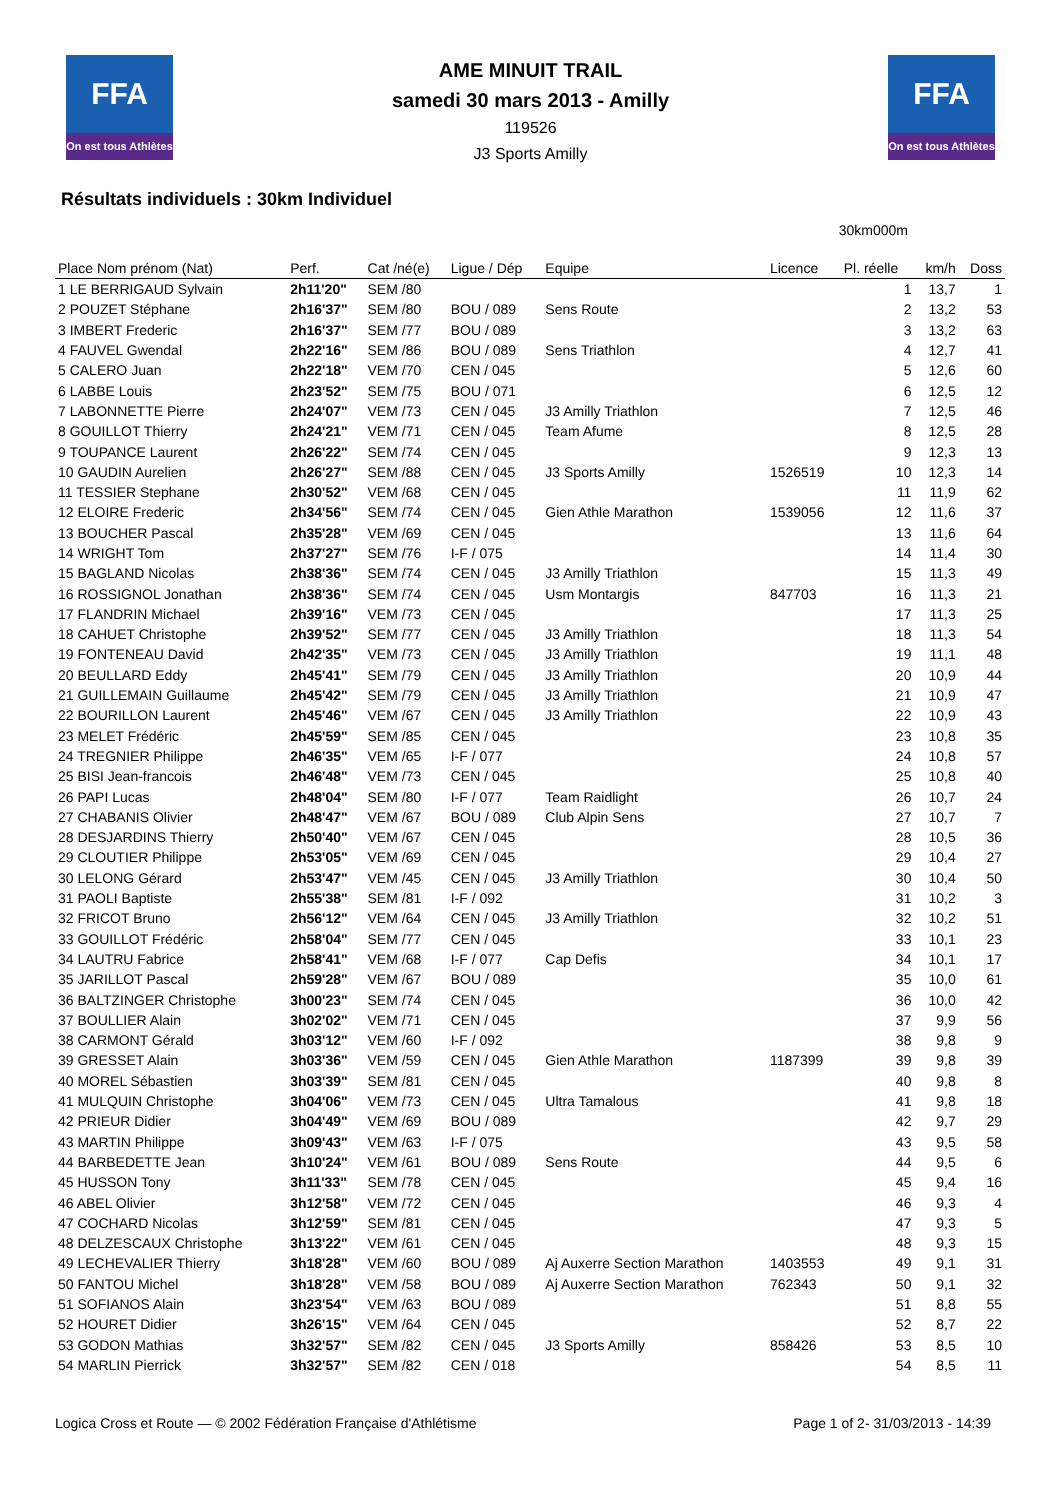FFA
On est tous Athlètes
FFA
On est tous Athlètes
AME MINUIT TRAIL
samedi 30 mars 2013 - Amilly
119526
J3 Sports Amilly
Résultats individuels : 30km Individuel
30km000m
| Place Nom prénom (Nat) | Perf. | Cat /né(e) | Ligue / Dép | Equipe | Licence | Pl. réelle | km/h | Doss |
| --- | --- | --- | --- | --- | --- | --- | --- | --- |
| 1 LE BERRIGAUD Sylvain | 2h11'20" | SEM /80 | | | | 1 | 13,7 | 1 |
| 2 POUZET Stéphane | 2h16'37" | SEM /80 | BOU / 089 | Sens Route | | 2 | 13,2 | 53 |
| 3 IMBERT Frederic | 2h16'37" | SEM /77 | BOU / 089 | | | 3 | 13,2 | 63 |
| 4 FAUVEL Gwendal | 2h22'16" | SEM /86 | BOU / 089 | Sens Triathlon | | 4 | 12,7 | 41 |
| 5 CALERO Juan | 2h22'18" | VEM /70 | CEN / 045 | | | 5 | 12,6 | 60 |
| 6 LABBE Louis | 2h23'52" | SEM /75 | BOU / 071 | | | 6 | 12,5 | 12 |
| 7 LABONNETTE Pierre | 2h24'07" | VEM /73 | CEN / 045 | J3 Amilly Triathlon | | 7 | 12,5 | 46 |
| 8 GOUILLOT Thierry | 2h24'21" | VEM /71 | CEN / 045 | Team Afume | | 8 | 12,5 | 28 |
| 9 TOUPANCE Laurent | 2h26'22" | SEM /74 | CEN / 045 | | | 9 | 12,3 | 13 |
| 10 GAUDIN Aurelien | 2h26'27" | SEM /88 | CEN / 045 | J3 Sports Amilly | 1526519 | 10 | 12,3 | 14 |
| 11 TESSIER Stephane | 2h30'52" | VEM /68 | CEN / 045 | | | 11 | 11,9 | 62 |
| 12 ELOIRE Frederic | 2h34'56" | SEM /74 | CEN / 045 | Gien Athle Marathon | 1539056 | 12 | 11,6 | 37 |
| 13 BOUCHER Pascal | 2h35'28" | VEM /69 | CEN / 045 | | | 13 | 11,6 | 64 |
| 14 WRIGHT Tom | 2h37'27" | SEM /76 | I-F / 075 | | | 14 | 11,4 | 30 |
| 15 BAGLAND Nicolas | 2h38'36" | SEM /74 | CEN / 045 | J3 Amilly Triathlon | | 15 | 11,3 | 49 |
| 16 ROSSIGNOL Jonathan | 2h38'36" | SEM /74 | CEN / 045 | Usm Montargis | 847703 | 16 | 11,3 | 21 |
| 17 FLANDRIN Michael | 2h39'16" | VEM /73 | CEN / 045 | | | 17 | 11,3 | 25 |
| 18 CAHUET Christophe | 2h39'52" | SEM /77 | CEN / 045 | J3 Amilly Triathlon | | 18 | 11,3 | 54 |
| 19 FONTENEAU David | 2h42'35" | VEM /73 | CEN / 045 | J3 Amilly Triathlon | | 19 | 11,1 | 48 |
| 20 BEULLARD Eddy | 2h45'41" | SEM /79 | CEN / 045 | J3 Amilly Triathlon | | 20 | 10,9 | 44 |
| 21 GUILLEMAIN Guillaume | 2h45'42" | SEM /79 | CEN / 045 | J3 Amilly Triathlon | | 21 | 10,9 | 47 |
| 22 BOURILLON Laurent | 2h45'46" | VEM /67 | CEN / 045 | J3 Amilly Triathlon | | 22 | 10,9 | 43 |
| 23 MELET Frédéric | 2h45'59" | SEM /85 | CEN / 045 | | | 23 | 10,8 | 35 |
| 24 TREGNIER Philippe | 2h46'35" | VEM /65 | I-F / 077 | | | 24 | 10,8 | 57 |
| 25 BISI Jean-francois | 2h46'48" | VEM /73 | CEN / 045 | | | 25 | 10,8 | 40 |
| 26 PAPI Lucas | 2h48'04" | SEM /80 | I-F / 077 | Team Raidlight | | 26 | 10,7 | 24 |
| 27 CHABANIS Olivier | 2h48'47" | VEM /67 | BOU / 089 | Club Alpin Sens | | 27 | 10,7 | 7 |
| 28 DESJARDINS Thierry | 2h50'40" | VEM /67 | CEN / 045 | | | 28 | 10,5 | 36 |
| 29 CLOUTIER Philippe | 2h53'05" | VEM /69 | CEN / 045 | | | 29 | 10,4 | 27 |
| 30 LELONG Gérard | 2h53'47" | VEM /45 | CEN / 045 | J3 Amilly Triathlon | | 30 | 10,4 | 50 |
| 31 PAOLI Baptiste | 2h55'38" | SEM /81 | I-F / 092 | | | 31 | 10,2 | 3 |
| 32 FRICOT Bruno | 2h56'12" | VEM /64 | CEN / 045 | J3 Amilly Triathlon | | 32 | 10,2 | 51 |
| 33 GOUILLOT Frédéric | 2h58'04" | SEM /77 | CEN / 045 | | | 33 | 10,1 | 23 |
| 34 LAUTRU Fabrice | 2h58'41" | VEM /68 | I-F / 077 | Cap Defis | | 34 | 10,1 | 17 |
| 35 JARILLOT Pascal | 2h59'28" | VEM /67 | BOU / 089 | | | 35 | 10,0 | 61 |
| 36 BALTZINGER Christophe | 3h00'23" | SEM /74 | CEN / 045 | | | 36 | 10,0 | 42 |
| 37 BOULLIER Alain | 3h02'02" | VEM /71 | CEN / 045 | | | 37 | 9,9 | 56 |
| 38 CARMONT Gérald | 3h03'12" | VEM /60 | I-F / 092 | | | 38 | 9,8 | 9 |
| 39 GRESSET Alain | 3h03'36" | VEM /59 | CEN / 045 | Gien Athle Marathon | 1187399 | 39 | 9,8 | 39 |
| 40 MOREL Sébastien | 3h03'39" | SEM /81 | CEN / 045 | | | 40 | 9,8 | 8 |
| 41 MULQUIN Christophe | 3h04'06" | VEM /73 | CEN / 045 | Ultra Tamalous | | 41 | 9,8 | 18 |
| 42 PRIEUR Didier | 3h04'49" | VEM /69 | BOU / 089 | | | 42 | 9,7 | 29 |
| 43 MARTIN Philippe | 3h09'43" | VEM /63 | I-F / 075 | | | 43 | 9,5 | 58 |
| 44 BARBEDETTE Jean | 3h10'24" | VEM /61 | BOU / 089 | Sens Route | | 44 | 9,5 | 6 |
| 45 HUSSON Tony | 3h11'33" | SEM /78 | CEN / 045 | | | 45 | 9,4 | 16 |
| 46 ABEL Olivier | 3h12'58" | VEM /72 | CEN / 045 | | | 46 | 9,3 | 4 |
| 47 COCHARD Nicolas | 3h12'59" | SEM /81 | CEN / 045 | | | 47 | 9,3 | 5 |
| 48 DELZESCAUX Christophe | 3h13'22" | VEM /61 | CEN / 045 | | | 48 | 9,3 | 15 |
| 49 LECHEVALIER Thierry | 3h18'28" | VEM /60 | BOU / 089 | Aj Auxerre Section Marathon | 1403553 | 49 | 9,1 | 31 |
| 50 FANTOU Michel | 3h18'28" | VEM /58 | BOU / 089 | Aj Auxerre Section Marathon | 762343 | 50 | 9,1 | 32 |
| 51 SOFIANOS Alain | 3h23'54" | VEM /63 | BOU / 089 | | | 51 | 8,8 | 55 |
| 52 HOURET Didier | 3h26'15" | VEM /64 | CEN / 045 | | | 52 | 8,7 | 22 |
| 53 GODON Mathias | 3h32'57" | SEM /82 | CEN / 045 | J3 Sports Amilly | 858426 | 53 | 8,5 | 10 |
| 54 MARLIN Pierrick | 3h32'57" | SEM /82 | CEN / 018 | | | 54 | 8,5 | 11 |
Logica Cross et Route — © 2002 Fédération Française d'Athlétisme Page 1 of 2- 31/03/2013 - 14:39